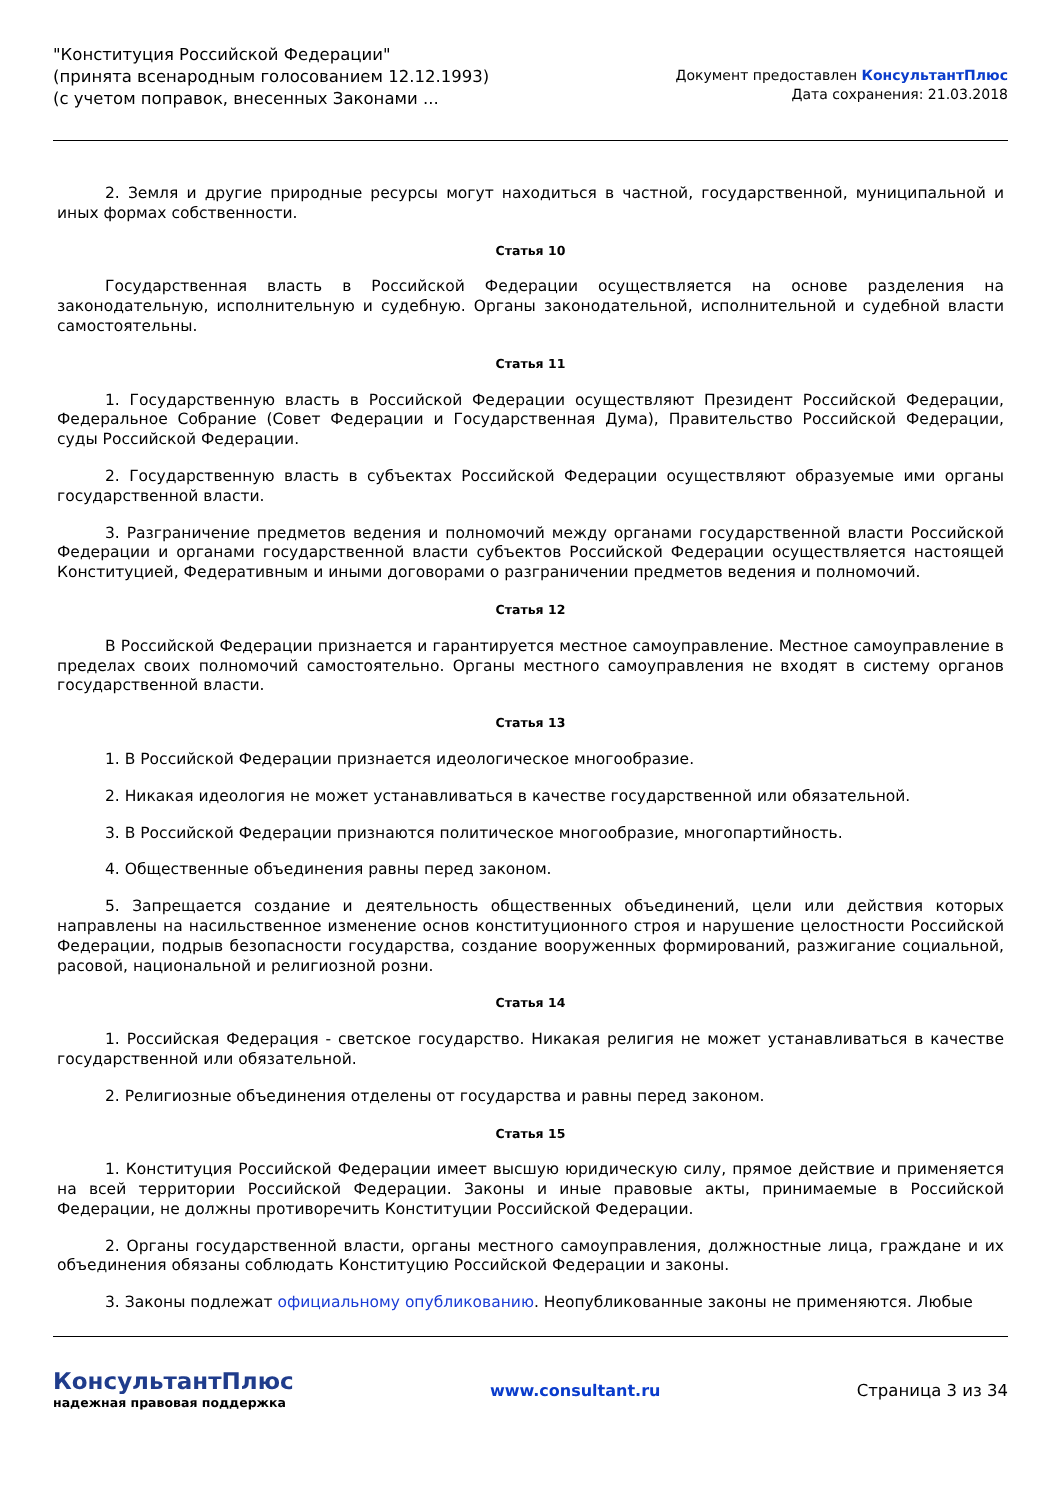"Конституция Российской Федерации"
(принята всенародным голосованием 12.12.1993)
(с учетом поправок, внесенных Законами ...
Документ предоставлен КонсультантПлюс
Дата сохранения: 21.03.2018
2. Земля и другие природные ресурсы могут находиться в частной, государственной, муниципальной и иных формах собственности.
Статья 10
Государственная власть в Российской Федерации осуществляется на основе разделения на законодательную, исполнительную и судебную. Органы законодательной, исполнительной и судебной власти самостоятельны.
Статья 11
1. Государственную власть в Российской Федерации осуществляют Президент Российской Федерации, Федеральное Собрание (Совет Федерации и Государственная Дума), Правительство Российской Федерации, суды Российской Федерации.
2. Государственную власть в субъектах Российской Федерации осуществляют образуемые ими органы государственной власти.
3. Разграничение предметов ведения и полномочий между органами государственной власти Российской Федерации и органами государственной власти субъектов Российской Федерации осуществляется настоящей Конституцией, Федеративным и иными договорами о разграничении предметов ведения и полномочий.
Статья 12
В Российской Федерации признается и гарантируется местное самоуправление. Местное самоуправление в пределах своих полномочий самостоятельно. Органы местного самоуправления не входят в систему органов государственной власти.
Статья 13
1. В Российской Федерации признается идеологическое многообразие.
2. Никакая идеология не может устанавливаться в качестве государственной или обязательной.
3. В Российской Федерации признаются политическое многообразие, многопартийность.
4. Общественные объединения равны перед законом.
5. Запрещается создание и деятельность общественных объединений, цели или действия которых направлены на насильственное изменение основ конституционного строя и нарушение целостности Российской Федерации, подрыв безопасности государства, создание вооруженных формирований, разжигание социальной, расовой, национальной и религиозной розни.
Статья 14
1. Российская Федерация - светское государство. Никакая религия не может устанавливаться в качестве государственной или обязательной.
2. Религиозные объединения отделены от государства и равны перед законом.
Статья 15
1. Конституция Российской Федерации имеет высшую юридическую силу, прямое действие и применяется на всей территории Российской Федерации. Законы и иные правовые акты, принимаемые в Российской Федерации, не должны противоречить Конституции Российской Федерации.
2. Органы государственной власти, органы местного самоуправления, должностные лица, граждане и их объединения обязаны соблюдать Конституцию Российской Федерации и законы.
3. Законы подлежат официальному опубликованию. Неопубликованные законы не применяются. Любые
КонсультантПлюс
надежная правовая поддержка
www.consultant.ru Страница 3 из 34